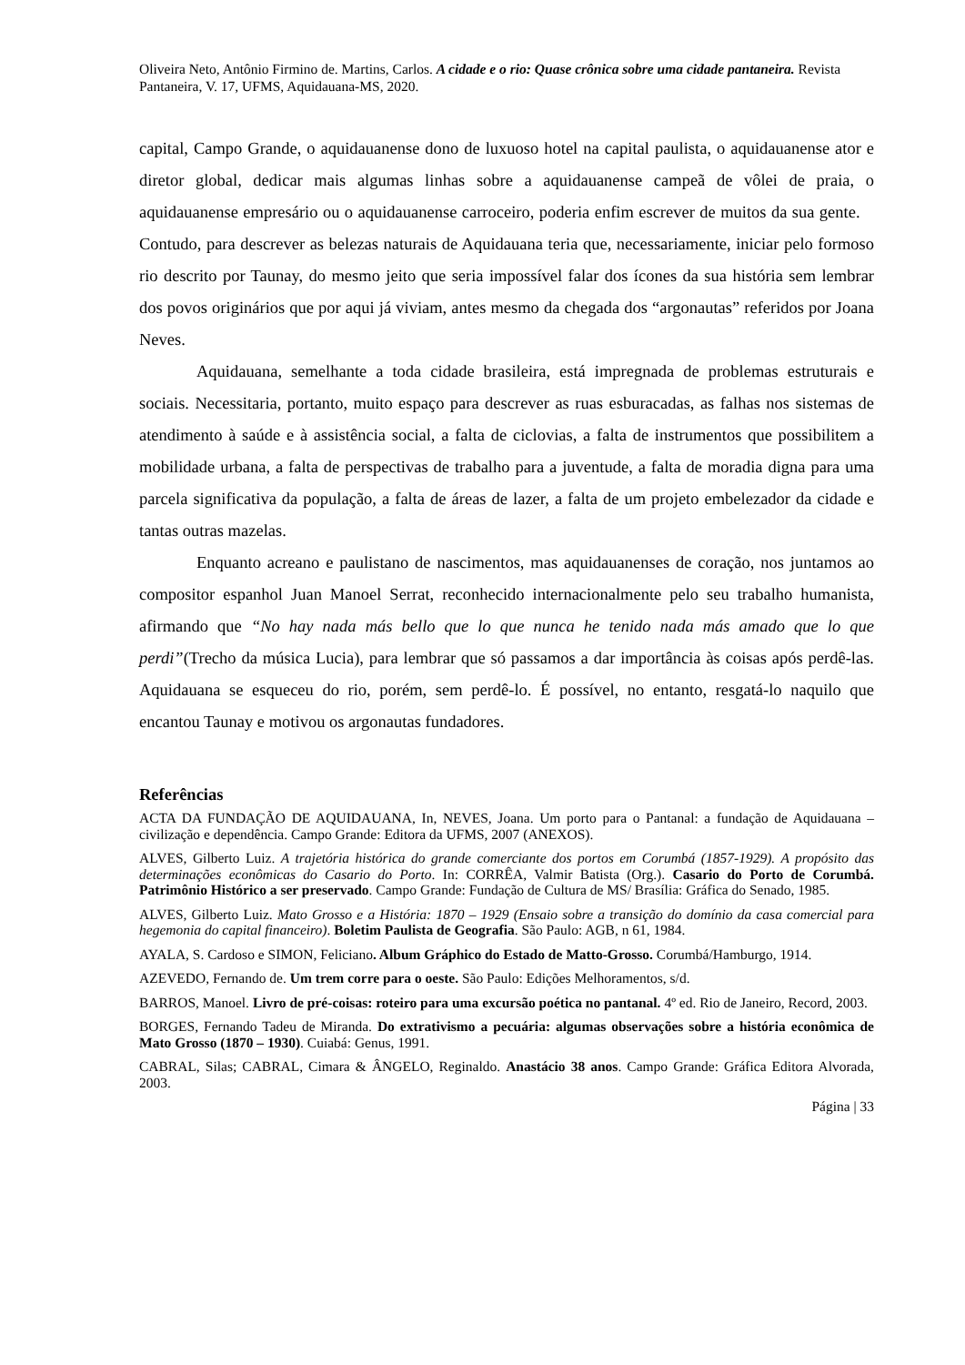Oliveira Neto, Antônio Firmino de. Martins, Carlos. A cidade e o rio: Quase crônica sobre uma cidade pantaneira. Revista Pantaneira, V. 17, UFMS, Aquidauana-MS, 2020.
capital, Campo Grande, o aquidauanense dono de luxuoso hotel na capital paulista, o aquidauanense ator e diretor global, dedicar mais algumas linhas sobre a aquidauanense campeã de vôlei de praia, o aquidauanense empresário ou o aquidauanense carroceiro, poderia enfim escrever de muitos da sua gente. Contudo, para descrever as belezas naturais de Aquidauana teria que, necessariamente, iniciar pelo formoso rio descrito por Taunay, do mesmo jeito que seria impossível falar dos ícones da sua história sem lembrar dos povos originários que por aqui já viviam, antes mesmo da chegada dos “argonautas” referidos por Joana Neves.
Aquidauana, semelhante a toda cidade brasileira, está impregnada de problemas estruturais e sociais. Necessitaria, portanto, muito espaço para descrever as ruas esburacadas, as falhas nos sistemas de atendimento à saúde e à assistência social, a falta de ciclovias, a falta de instrumentos que possibilitem a mobilidade urbana, a falta de perspectivas de trabalho para a juventude, a falta de moradia digna para uma parcela significativa da população, a falta de áreas de lazer, a falta de um projeto embelezador da cidade e tantas outras mazelas.
Enquanto acreano e paulistano de nascimentos, mas aquidauanenses de coração, nos juntamos ao compositor espanhol Juan Manoel Serrat, reconhecido internacionalmente pelo seu trabalho humanista, afirmando que “No hay nada más bello que lo que nunca he tenido nada más amado que lo que perdi”(Trecho da música Lucia), para lembrar que só passamos a dar importância às coisas após perdê-las. Aquidauana se esqueceu do rio, porém, sem perdê-lo. É possível, no entanto, resgatá-lo naquilo que encantou Taunay e motivou os argonautas fundadores.
Referências
ACTA DA FUNDAÇÃO DE AQUIDAUANA, In, NEVES, Joana. Um porto para o Pantanal: a fundação de Aquidauana – civilização e dependência. Campo Grande: Editora da UFMS, 2007 (ANEXOS).
ALVES, Gilberto Luiz. A trajetória histórica do grande comerciante dos portos em Corumbá (1857-1929). A propósito das determinações econômicas do Casario do Porto. In: CORRÊA, Valmir Batista (Org.). Casario do Porto de Corumbá. Patrimônio Histórico a ser preservado. Campo Grande: Fundação de Cultura de MS/ Brasília: Gráfica do Senado, 1985.
ALVES, Gilberto Luiz. Mato Grosso e a História: 1870 – 1929 (Ensaio sobre a transição do domínio da casa comercial para hegemonia do capital financeiro). Boletim Paulista de Geografia. São Paulo: AGB, n 61, 1984.
AYALA, S. Cardoso e SIMON, Feliciano. Album Gráphico do Estado de Matto-Grosso. Corumbá/Hamburgo, 1914.
AZEVEDO, Fernando de. Um trem corre para o oeste. São Paulo: Edições Melhoramentos, s/d.
BARROS, Manoel. Livro de pré-coisas: roteiro para uma excursão poética no pantanal. 4º ed. Rio de Janeiro, Record, 2003.
BORGES, Fernando Tadeu de Miranda. Do extrativismo a pecuária: algumas observações sobre a história econômica de Mato Grosso (1870 – 1930). Cuiabá: Genus, 1991.
CABRAL, Silas; CABRAL, Cimara & ÂNGELO, Reginaldo. Anastácio 38 anos. Campo Grande: Gráfica Editora Alvorada, 2003.
Página | 33